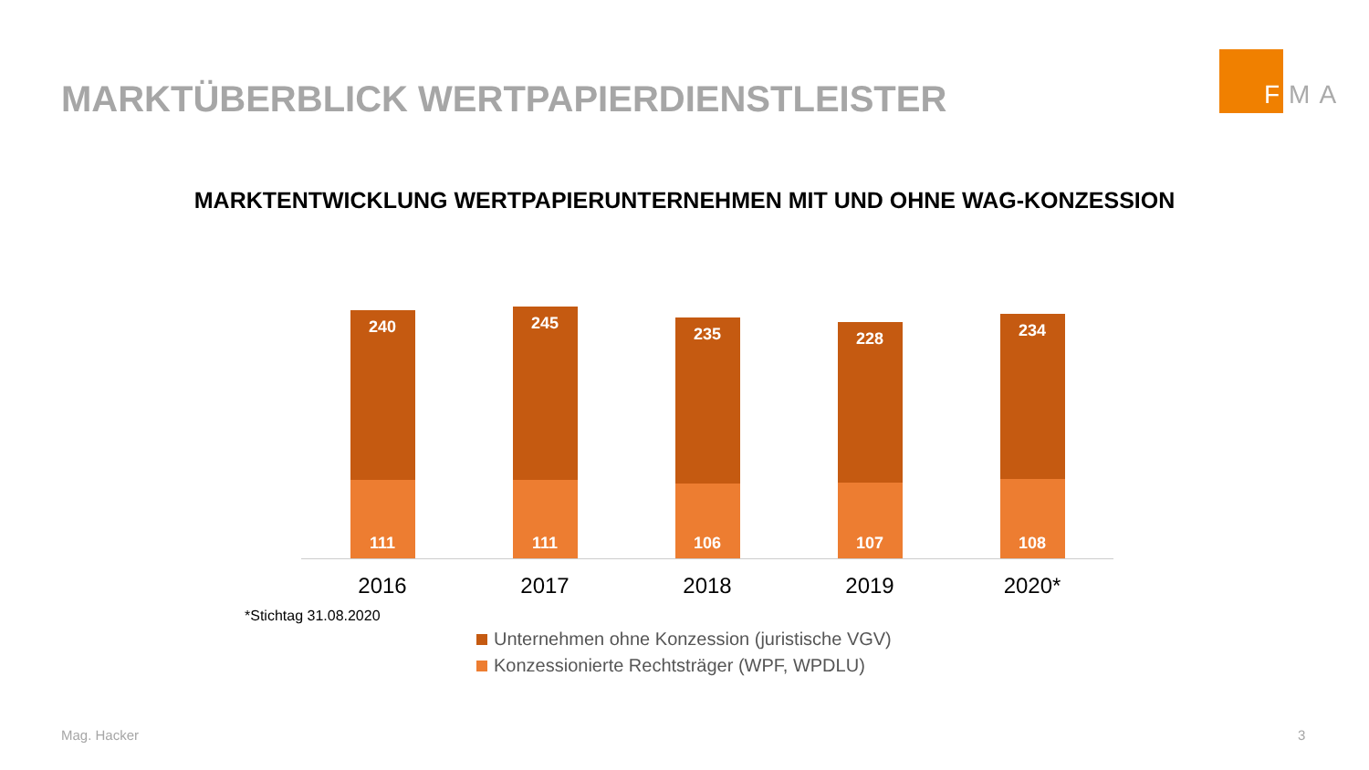MARKTÜBERBLICK WERTPAPIERDIENSTLEISTER
FMA
MARKTENTWICKLUNG WERTPAPIERUNTERNEHMEN MIT UND OHNE WAG-KONZESSION
240
111
245
111
235
106
228
107
234
108
2016 2017 2018 2019 2020*
*Stichtag 31.08.2020
Unternehmen ohne Konzession (juristische VGV)
Konzessionierte Rechtsträger (WPF, WPDLU)
Mag. Hacker 3